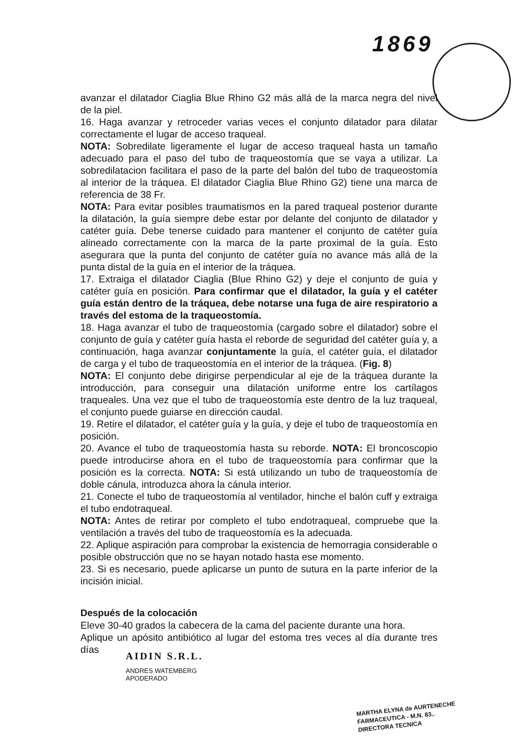1869
avanzar el dilatador Ciaglia Blue Rhino G2 más allá de la marca negra del nivel de la piel.
16. Haga avanzar y retroceder varias veces el conjunto dilatador para dilatar correctamente el lugar de acceso traqueal.
NOTA: Sobredilate ligeramente el lugar de acceso traqueal hasta un tamaño adecuado para el paso del tubo de traqueostomía que se vaya a utilizar. La sobredilatacion facilitara el paso de la parte del balón del tubo de traqueostomía al interior de la tráquea. El dilatador Ciaglia Blue Rhino G2) tiene una marca de referencia de 38 Fr.
NOTA: Para evitar posibles traumatismos en la pared traqueal posterior durante la dilatación, la guía siempre debe estar por delante del conjunto de dilatador y catéter guía. Debe tenerse cuidado para mantener el conjunto de catéter guía alineado correctamente con la marca de la parte proximal de la guía. Esto asegurara que la punta del conjunto de catéter guía no avance más allá de la punta distal de la guía en el interior de la tráquea.
17. Extraiga el dilatador Ciaglia (Blue Rhino G2) y deje el conjunto de guía y catéter guía en posición. Para confirmar que el dilatador, la guía y el catéter guía están dentro de la tráquea, debe notarse una fuga de aire respiratorio a través del estoma de la traqueostomía.
18. Haga avanzar el tubo de traqueostomía (cargado sobre el dilatador) sobre el conjunto de guía y catéter guía hasta el reborde de seguridad del catéter guía y, a continuación, haga avanzar conjuntamente la guía, el catéter guía, el dilatador de carga y el tubo de traqueostomía en el interior de la tráquea. (Fig. 8)
NOTA: El conjunto debe dirigirse perpendicular al eje de la tráquea durante la introducción, para conseguir una dilatación uniforme entre los cartílagos traqueales. Una vez que el tubo de traqueostomía este dentro de la luz traqueal, el conjunto puede guiarse en dirección caudal.
19. Retire el dilatador, el catéter guía y la guía, y deje el tubo de traqueostomía en posición.
20. Avance el tubo de traqueostomía hasta su reborde. NOTA: El broncoscopio puede introducirse ahora en el tubo de traqueostomía para confirmar que la posición es la correcta. NOTA: Si está utilizando un tubo de traqueostomía de doble cánula, introduzca ahora la cánula interior.
21. Conecte el tubo de traqueostomía al ventilador, hinche el balón cuff y extraiga el tubo endotraqueal.
NOTA: Antes de retirar por completo el tubo endotraqueal, compruebe que la ventilación a través del tubo de traqueostomía es la adecuada.
22. Aplique aspiración para comprobar la existencia de hemorragia considerable o posible obstrucción que no se hayan notado hasta ese momento.
23. Si es necesario, puede aplicarse un punto de sutura en la parte inferior de la incisión inicial.
Después de la colocación
Eleve 30-40 grados la cabecera de la cama del paciente durante una hora.
Aplique un apósito antibiótico al lugar del estoma tres veces al día durante tres días
AIDIN S.R.L.
ANDRES WATEMBERG
APODERADO
MARTHA ELYNA de AURTENECHE
FARMACEUTICA - M.N. 83..
DIRECTORA TECNICA